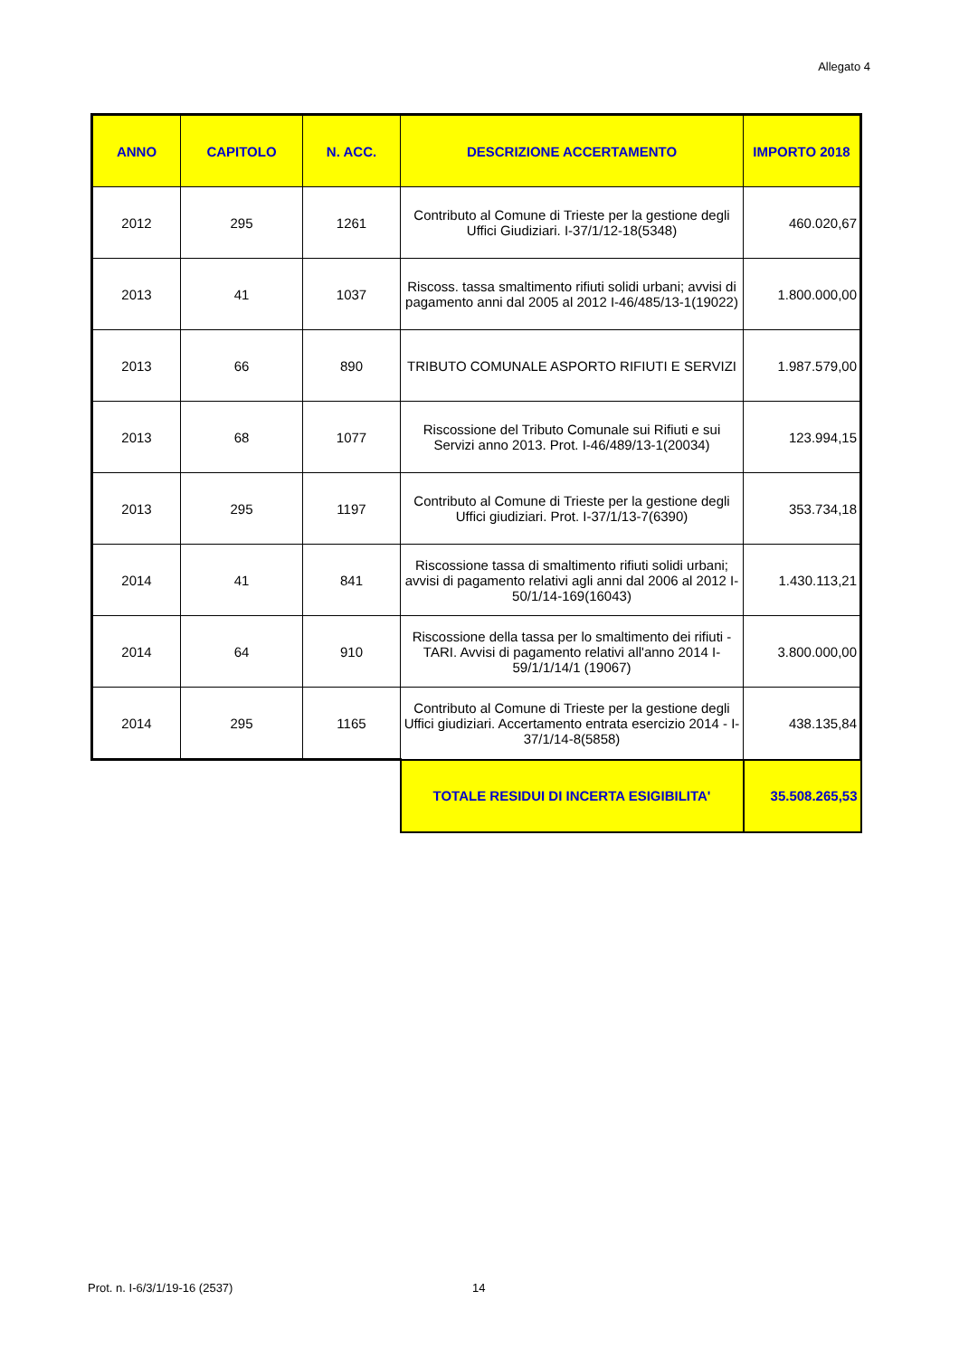Allegato 4
| ANNO | CAPITOLO | N. ACC. | DESCRIZIONE ACCERTAMENTO | IMPORTO 2018 |
| --- | --- | --- | --- | --- |
| 2012 | 295 | 1261 | Contributo al Comune di Trieste per la gestione degli Uffici Giudiziari. I-37/1/12-18(5348) | 460.020,67 |
| 2013 | 41 | 1037 | Riscoss. tassa smaltimento rifiuti solidi urbani; avvisi di pagamento anni dal 2005 al 2012 I-46/485/13-1(19022) | 1.800.000,00 |
| 2013 | 66 | 890 | TRIBUTO COMUNALE ASPORTO RIFIUTI E SERVIZI | 1.987.579,00 |
| 2013 | 68 | 1077 | Riscossione del Tributo Comunale sui Rifiuti e sui Servizi anno 2013. Prot. I-46/489/13-1(20034) | 123.994,15 |
| 2013 | 295 | 1197 | Contributo al Comune di Trieste per la gestione degli Uffici giudiziari. Prot. I-37/1/13-7(6390) | 353.734,18 |
| 2014 | 41 | 841 | Riscossione tassa di smaltimento rifiuti solidi urbani; avvisi di pagamento relativi agli anni dal 2006 al 2012 I-50/1/14-169(16043) | 1.430.113,21 |
| 2014 | 64 | 910 | Riscossione della tassa per lo smaltimento dei rifiuti - TARI. Avvisi di pagamento relativi all'anno 2014 I-59/1/1/14/1 (19067) | 3.800.000,00 |
| 2014 | 295 | 1165 | Contributo al Comune di Trieste per la gestione degli Uffici giudiziari. Accertamento entrata esercizio 2014 - I-37/1/14-8(5858) | 438.135,84 |
| | | | TOTALE RESIDUI DI INCERTA ESIGIBILITA' | 35.508.265,53 |
Prot. n. I-6/3/1/19-16 (2537) 14